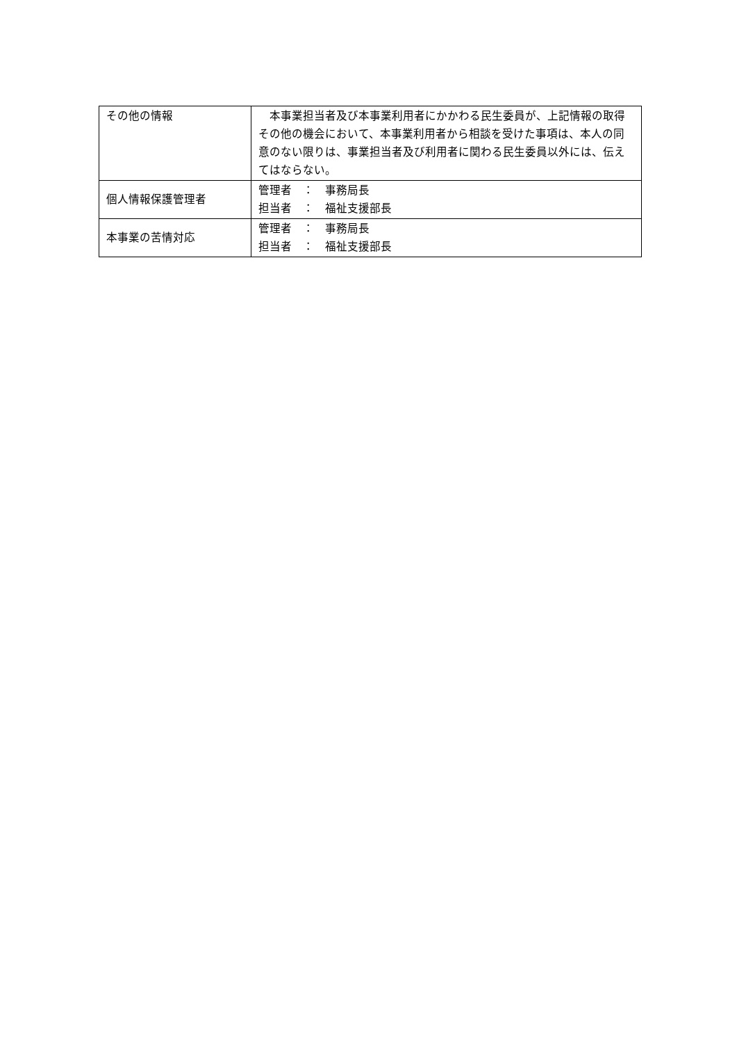| その他の情報 | 本事業担当者及び本事業利用者にかかわる民生委員が、上記情報の取得その他の機会において、本事業利用者から相談を受けた事項は、本人の同意のない限りは、事業担当者及び利用者に関わる民生委員以外には、伝えてはならない。 |
| 個人情報保護管理者 | 管理者 ： 事務局長 担当者 ： 福祉支援部長 |
| 本事業の苦情対応 | 管理者 ： 事務局長 担当者 ： 福祉支援部長 |